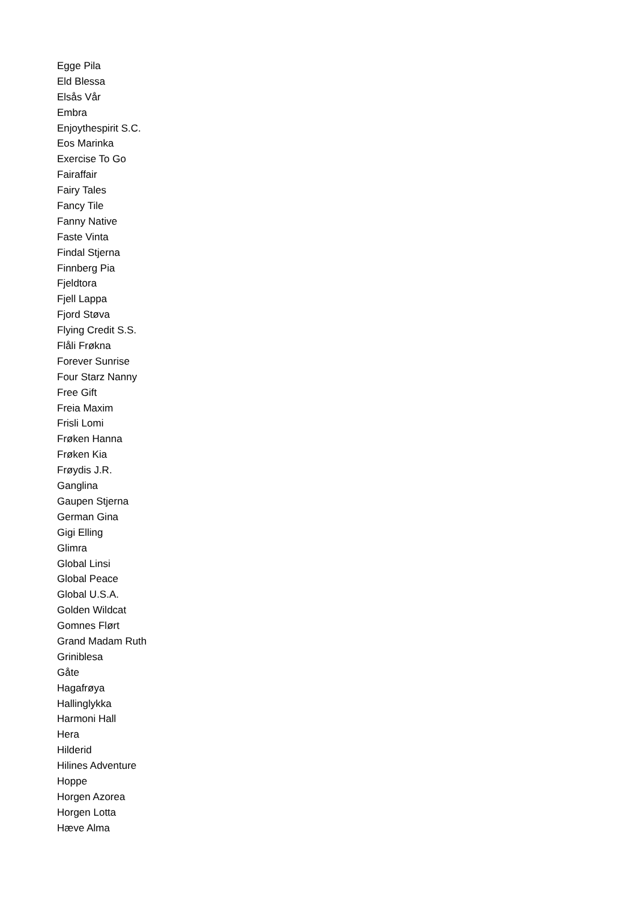Egge Pila
Eld Blessa
Elsås Vår
Embra
Enjoythespirit S.C.
Eos Marinka
Exercise To Go
Fairaffair
Fairy Tales
Fancy Tile
Fanny Native
Faste Vinta
Findal Stjerna
Finnberg Pia
Fjeldtora
Fjell Lappa
Fjord Støva
Flying Credit S.S.
Flåli Frøkna
Forever Sunrise
Four Starz Nanny
Free Gift
Freia Maxim
Frisli Lomi
Frøken Hanna
Frøken Kia
Frøydis J.R.
Ganglina
Gaupen Stjerna
German Gina
Gigi Elling
Glimra
Global Linsi
Global Peace
Global U.S.A.
Golden Wildcat
Gomnes Flørt
Grand Madam Ruth
Griniblesa
Gåte
Hagafrøya
Hallinglykka
Harmoni Hall
Hera
Hilderid
Hilines Adventure
Hoppe
Horgen Azorea
Horgen Lotta
Hæve Alma